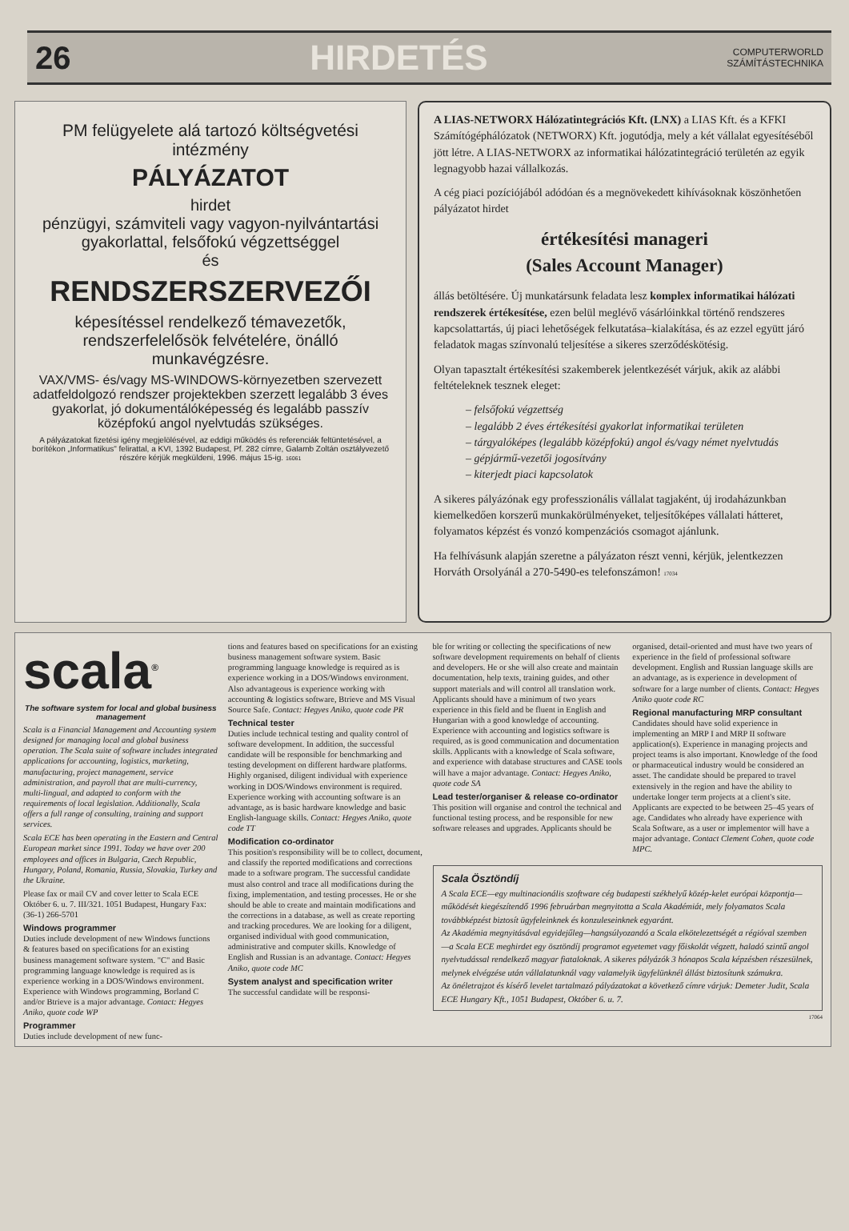26 HIRDETÉS COMPUTERWORLD
SZÁMÍTÁSTECHNIKA
PM felügyelete alá tartozó költségvetési intézmény
PÁLYÁZATOT
hirdet
pénzügyi, számviteli vagy vagyon-nyilvántartási gyakorlattal, felsőfokú végzettséggel
és
RENDSZERSZERVEZŐI
képesítéssel rendelkező témavezetők, rendszerfelelősök felvételére, önálló munkavégzésre.
VAX/VMS- és/vagy MS-WINDOWS-környezetben szervezett adatfeldolgozó rendszer projektekben szerzett legalább 3 éves gyakorlat, jó dokumentálóképesség és legalább passzív középfokú angol nyelvtudás szükséges.
A pályázatokat fizetési igény megjelölésével, az eddigi működés és referenciák feltüntetésével, a borítékon „Informatikus" felirattal, a KVI, 1392 Budapest, Pf. 282 címre, Galamb Zoltán osztályvezető részére kérjük megküldeni, 1996. május 15-ig. 16061
A LIAS-NETWORX Hálózatintegrációs Kft. (LNX) a LIAS Kft. és a KFKI Számítógéphálózatok (NETWORX) Kft. jogutódja, mely a két vállalat egyesítéséből jött létre. A LIAS-NETWORX az informatikai hálózatintegráció területén az egyik legnagyobb hazai vállalkozás.
A cég piaci pozíciójából adódóan és a megnövekedett kihívásoknak köszönhetően pályázatot hirdet
értékesítési manageri
(Sales Account Manager)
állás betöltésére. Új munkatársunk feladata lesz komplex informatikai hálózati rendszerek értékesítése, ezen belül meglévő vásárlóinkkal történő rendszeres kapcsolattartás, új piaci lehetőségek felkutatása–kialakítása, és az ezzel együtt járó feladatok magas színvonalú teljesítése a sikeres szerződéskötésig.
Olyan tapasztalt értékesítési szakemberek jelentkezését várjuk, akik az alábbi feltételeknek tesznek eleget:
– felsőfokú végzettség
– legalább 2 éves értékesítési gyakorlat informatikai területen
– tárgyalóképes (legalább középfokú) angol és/vagy német nyelvtudás
– gépjármű-vezetői jogosítvány
– kiterjedt piaci kapcsolatok
A sikeres pályázónak egy professzionális vállalat tagjaként, új irodaházunkban kiemelkedően korszerű munkakörülményeket, teljesítőképes vállalati hátteret, folyamatos képzést és vonzó kompenzációs csomagot ajánlunk.
Ha felhívásunk alapján szeretne a pályázaton részt venni, kérjük, jelentkezzen Horváth Orsolyánál a 270-5490-es telefonszámon! 17034
scala<sup>®</sup>
The software system for local and global business management
Scala is a Financial Management and Accounting system designed for managing local and global business operation. The Scala suite of software includes integrated applications for accounting, logistics, marketing, manufacturing, project management, service administration, and payroll that are multi-currency, multi-lingual, and adapted to conform with the requirements of local legislation. Additionally, Scala offers a full range of consulting, training and support services.
Scala ECE has been operating in the Eastern and Central European market since 1991. Today we have over 200 employees and offices in Bulgaria, Czech Republic, Hungary, Poland, Romania, Russia, Slovakia, Turkey and the Ukraine.
Please fax or mail CV and cover letter to Scala ECE Október 6. u. 7. III/321. 1051 Budapest, Hungary Fax: (36-1) 266-5701
Windows programmer
Duties include development of new Windows functions & features based on specifications for an existing business management software system. "C" and Basic programming language knowledge is required as is experience working in a DOS/Windows environment. Experience with Windows programming, Borland C and/or Btrieve is a major advantage. Contact: Hegyes Aniko, quote code WP
Programmer
Duties include development of new func-
tions and features based on specifications for an existing business management software system. Basic programming language knowledge is required as is experience working in a DOS/Windows environment. Also advantageous is experience working with accounting & logistics software, Btrieve and MS Visual Source Safe. Contact: Hegyes Aniko, quote code PR
Technical tester
Duties include technical testing and quality control of software development. In addition, the successful candidate will be responsible for benchmarking and testing development on different hardware platforms. Highly organised, diligent individual with experience working in DOS/Windows environment is required. Experience working with accounting software is an advantage, as is basic hardware knowledge and basic English-language skills. Contact: Hegyes Aniko, quote code TT
Modification co-ordinator
This position's responsibility will be to collect, document, and classify the reported modifications and corrections made to a software program. The successful candidate must also control and trace all modifications during the fixing, implementation, and testing processes. He or she should be able to create and maintain modifications and the corrections in a database, as well as create reporting and tracking procedures. We are looking for a diligent, organised individual with good communication, administrative and computer skills. Knowledge of English and Russian is an advantage. Contact: Hegyes Aniko, quote code MC
System analyst and specification writer
The successful candidate will be responsi-
ble for writing or collecting the specifications of new software development requirements on behalf of clients and developers. He or she will also create and maintain documentation, help texts, training guides, and other support materials and will control all translation work. Applicants should have a minimum of two years experience in this field and be fluent in English and Hungarian with a good knowledge of accounting. Experience with accounting and logistics software is required, as is good communication and documentation skills. Applicants with a knowledge of Scala software, and experience with database structures and CASE tools will have a major advantage. Contact: Hegyes Aniko, quote code SA
Lead tester/organiser & release co-ordinator
This position will organise and control the technical and functional testing process, and be responsible for new software releases and upgrades. Applicants should be
organised, detail-oriented and must have two years of experience in the field of professional software development. English and Russian language skills are an advantage, as is experience in development of software for a large number of clients. Contact: Hegyes Aniko quote code RC
Regional manufacturing MRP consultant
Candidates should have solid experience in implementing an MRP I and MRP II software application(s). Experience in managing projects and project teams is also important. Knowledge of the food or pharmaceutical industry would be considered an asset. The candidate should be prepared to travel extensively in the region and have the ability to undertake longer term projects at a client's site. Applicants are expected to be between 25–45 years of age. Candidates who already have experience with Scala Software, as a user or implementor will have a major advantage. Contact Clement Cohen, quote code MPC.
Scala Ösztöndíj
A Scala ECE—egy multinacionális szoftware cég budapesti székhelyű közép-kelet európai központja—működését kiegészítendő 1996 februárban megnyitotta a Scala Akadémiát, mely folyamatos Scala továbbképzést biztosít ügyfeleinknek és konzuleseinknek egyaránt.
Az Akadémia megnyitásával egyidejűleg—hangsúlyozandó a Scala elkötelezettségét a régióval szemben—a Scala ECE meghirdet egy ösztöndíj programot egyetemet vagy főiskolát végzett, haladó szintű angol nyelvtudással rendelkező magyar fiataloknak. A sikeres pályázók 3 hónapos Scala képzésben részesülnek, melynek elvégzése után vállalatunknál vagy valamelyik ügyfelünknél állást biztosítunk számukra.
Az önéletrajzot és kísérő levelet tartalmazó pályázatokat a következő címre várjuk: Demeter Judit, Scala ECE Hungary Kft., 1051 Budapest, Október 6. u. 7.
17064